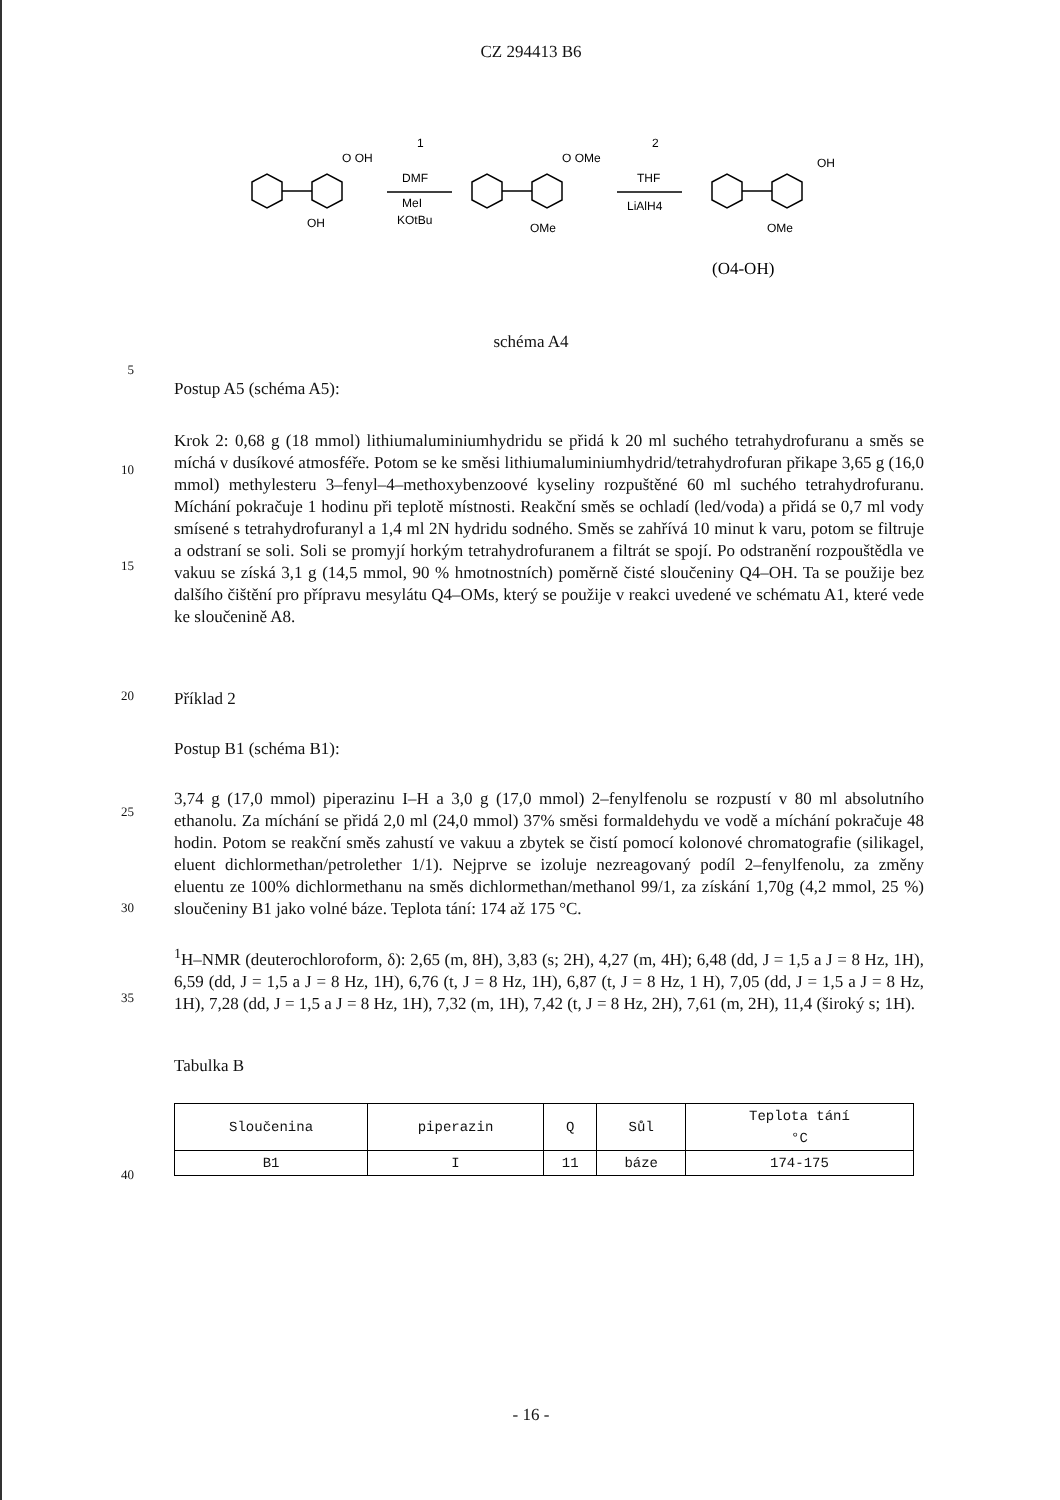CZ 294413 B6
O OH
OH
1
DMF
MeI
KOtBu
O OMe
OMe
2
THF
LiAlH4
OH
OMe
(O4-OH)
schéma A4
5
Postup A5 (schéma A5):
10
15
Krok 2: 0,68 g (18 mmol) lithiumaluminiumhydridu se přidá k 20 ml suchého tetrahydrofuranu a směs se míchá v dusíkové atmosféře. Potom se ke směsi lithiumaluminiumhydrid/tetrahydrofuran přikape 3,65 g (16,0 mmol) methylesteru 3–fenyl–4–methoxybenzoové kyseliny rozpuštěné 60 ml suchého tetrahydrofuranu. Míchání pokračuje 1 hodinu při teplotě místnosti. Reakční směs se ochladí (led/voda) a přidá se 0,7 ml vody smísené s tetrahydrofuranyl a 1,4 ml 2N hydridu sodného. Směs se zahřívá 10 minut k varu, potom se filtruje a odstraní se soli. Soli se promyjí horkým tetrahydrofuranem a filtrát se spojí. Po odstranění rozpouštědla ve vakuu se získá 3,1 g (14,5 mmol, 90 % hmotnostních) poměrně čisté sloučeniny Q4–OH. Ta se použije bez dalšího čištění pro přípravu mesylátu Q4–OMs, který se použije v reakci uvedené ve schématu A1, které vede ke sloučenině A8.
20
Příklad 2
Postup B1 (schéma B1):
25
30
3,74 g (17,0 mmol) piperazinu I–H a 3,0 g (17,0 mmol) 2–fenylfenolu se rozpustí v 80 ml absolutního ethanolu. Za míchání se přidá 2,0 ml (24,0 mmol) 37% směsi formaldehydu ve vodě a míchání pokračuje 48 hodin. Potom se reakční směs zahustí ve vakuu a zbytek se čistí pomocí kolonové chromatografie (silikagel, eluent dichlormethan/petrolether 1/1). Nejprve se izoluje nezreagovaný podíl 2–fenylfenolu, za změny eluentu ze 100% dichlormethanu na směs dichlormethan/methanol 99/1, za získání 1,70g (4,2 mmol, 25 %) sloučeniny B1 jako volné báze. Teplota tání: 174 až 175 °C.
35
<sup>1</sup>H–NMR (deuterochloroform, δ): 2,65 (m, 8H), 3,83 (s; 2H), 4,27 (m, 4H); 6,48 (dd, J = 1,5 a J = 8 Hz, 1H), 6,59 (dd, J = 1,5 a J = 8 Hz, 1H), 6,76 (t, J = 8 Hz, 1H), 6,87 (t, J = 8 Hz, 1 H), 7,05 (dd, J = 1,5 a J = 8 Hz, 1H), 7,28 (dd, J = 1,5 a J = 8 Hz, 1H), 7,32 (m, 1H), 7,42 (t, J = 8 Hz, 2H), 7,61 (m, 2H), 11,4 (široký s; 1H).
Tabulka B
40
| Sloučenina | piperazin | Q | Sůl | Teplota tání °C |
| --- | --- | --- | --- | --- |
| B1 | I | 11 | báze | 174-175 |
- 16 -